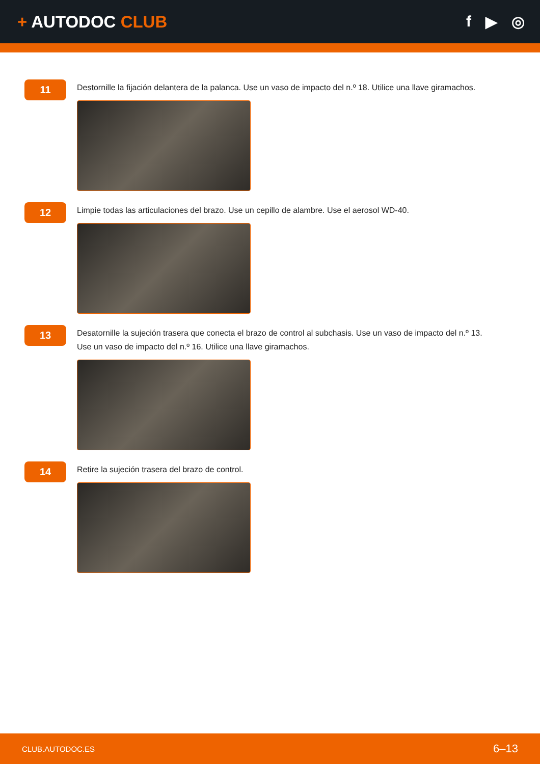+ AUTODOC CLUB f ▶ ◎
11
Destornille la fijación delantera de la palanca. Use un vaso de impacto del n.º 18. Utilice una llave giramachos.
12
Limpie todas las articulaciones del brazo. Use un cepillo de alambre. Use el aerosol WD-40.
13
Desatornille la sujeción trasera que conecta el brazo de control al subchasis. Use un vaso de impacto del n.º 13.
Use un vaso de impacto del n.º 16. Utilice una llave giramachos.
14
Retire la sujeción trasera del brazo de control.
CLUB.AUTODOC.ES 6–13